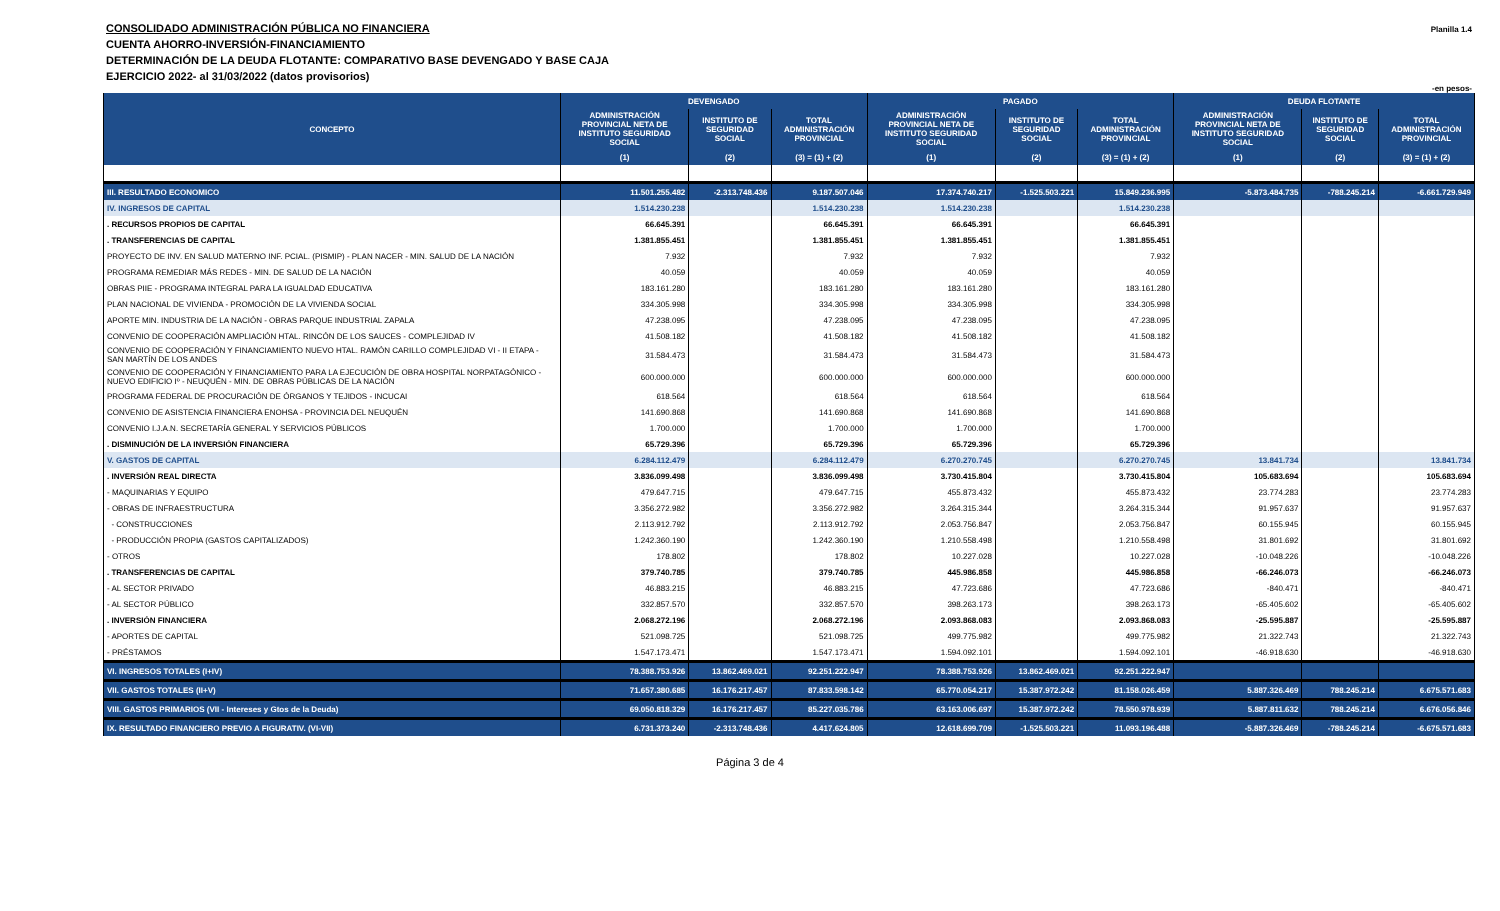CONSOLIDADO ADMINISTRACIÓN PÚBLICA NO FINANCIERA
CUENTA AHORRO-INVERSIÓN-FINANCIAMIENTO
DETERMINACIÓN DE LA DEUDA FLOTANTE: COMPARATIVO BASE DEVENGADO Y BASE CAJA
EJERCICIO 2022- al 31/03/2022 (datos provisorios)
Planilla 1.4
-en pesos-
| CONCEPTO | DEVENGADO | | | PAGADO | | | DEUDA FLOTANTE | | |
| --- | --- | --- | --- | --- | --- | --- | --- | --- | --- |
| | ADMINISTRACIÓN PROVINCIAL NETA DE INSTITUTO SEGURIDAD SOCIAL | INSTITUTO DE SEGURIDAD SOCIAL | TOTAL ADMINISTRACIÓN PROVINCIAL | ADMINISTRACIÓN PROVINCIAL NETA DE INSTITUTO SEGURIDAD SOCIAL | INSTITUTO DE SEGURIDAD SOCIAL | TOTAL ADMINISTRACIÓN PROVINCIAL | ADMINISTRACIÓN PROVINCIAL NETA DE INSTITUTO SEGURIDAD SOCIAL | INSTITUTO DE SEGURIDAD SOCIAL | TOTAL ADMINISTRACIÓN PROVINCIAL |
| | (1) | (2) | (3) = (1) + (2) | (1) | (2) | (3) = (1) + (2) | (1) | (2) | (3) = (1) + (2) |
| III. RESULTADO ECONOMICO | 11.501.255.482 | -2.313.748.436 | 9.187.507.046 | 17.374.740.217 | -1.525.503.221 | 15.849.236.995 | -5.873.484.735 | -788.245.214 | -6.661.729.949 |
| IV. INGRESOS DE CAPITAL | 1.514.230.238 | | 1.514.230.238 | 1.514.230.238 | | 1.514.230.238 | | | |
| . RECURSOS PROPIOS DE CAPITAL | 66.645.391 | | 66.645.391 | 66.645.391 | | 66.645.391 | | | |
| . TRANSFERENCIAS DE CAPITAL | 1.381.855.451 | | 1.381.855.451 | 1.381.855.451 | | 1.381.855.451 | | | |
| PROYECTO DE INV. EN SALUD MATERNO INF. PCIAL. (PISMIP) - PLAN NACER - MIN. SALUD DE LA NACIÓN | 7.932 | | 7.932 | 7.932 | | 7.932 | | | |
| PROGRAMA REMEDIAR MÁS REDES - MIN. DE SALUD DE LA NACIÓN | 40.059 | | 40.059 | 40.059 | | 40.059 | | | |
| OBRAS PIIE - PROGRAMA INTEGRAL PARA LA IGUALDAD EDUCATIVA | 183.161.280 | | 183.161.280 | 183.161.280 | | 183.161.280 | | | |
| PLAN NACIONAL DE VIVIENDA - PROMOCIÓN DE LA VIVIENDA SOCIAL | 334.305.998 | | 334.305.998 | 334.305.998 | | 334.305.998 | | | |
| APORTE MIN. INDUSTRIA DE LA NACIÓN - OBRAS PARQUE INDUSTRIAL ZAPALA | 47.238.095 | | 47.238.095 | 47.238.095 | | 47.238.095 | | | |
| CONVENIO DE COOPERACIÓN AMPLIACIÓN HTAL. RINCÓN DE LOS SAUCES - COMPLEJIDAD IV | 41.508.182 | | 41.508.182 | 41.508.182 | | 41.508.182 | | | |
| CONVENIO DE COOPERACIÓN Y FINANCIAMIENTO NUEVO HTAL. RAMÓN CARILLO COMPLEJIDAD VI - II ETAPA - SAN MARTÍN DE LOS ANDES | 31.584.473 | | 31.584.473 | 31.584.473 | | 31.584.473 | | | |
| CONVENIO DE COOPERACIÓN Y FINANCIAMIENTO PARA LA EJECUCIÓN DE OBRA HOSPITAL NORPATAGÓNICO - NUEVO EDIFICIO Iº - NEUQUÉN - MIN. DE OBRAS PÚBLICAS DE LA NACIÓN | 600.000.000 | | 600.000.000 | 600.000.000 | | 600.000.000 | | | |
| PROGRAMA FEDERAL DE PROCURACIÓN DE ÓRGANOS Y TEJIDOS - INCUCAI | 618.564 | | 618.564 | 618.564 | | 618.564 | | | |
| CONVENIO DE ASISTENCIA FINANCIERA ENOHSA - PROVINCIA DEL NEUQUÉN | 141.690.868 | | 141.690.868 | 141.690.868 | | 141.690.868 | | | |
| CONVENIO I.J.A.N. SECRETARÍA GENERAL Y SERVICIOS PÚBLICOS | 1.700.000 | | 1.700.000 | 1.700.000 | | 1.700.000 | | | |
| . DISMINUCIÓN DE LA INVERSIÓN FINANCIERA | 65.729.396 | | 65.729.396 | 65.729.396 | | 65.729.396 | | | |
| V. GASTOS DE CAPITAL | 6.284.112.479 | | 6.284.112.479 | 6.270.270.745 | | 6.270.270.745 | 13.841.734 | | 13.841.734 |
| . INVERSIÓN REAL DIRECTA | 3.836.099.498 | | 3.836.099.498 | 3.730.415.804 | | 3.730.415.804 | 105.683.694 | | 105.683.694 |
| - MAQUINARIAS Y EQUIPO | 479.647.715 | | 479.647.715 | 455.873.432 | | 455.873.432 | 23.774.283 | | 23.774.283 |
| - OBRAS DE INFRAESTRUCTURA | 3.356.272.982 | | 3.356.272.982 | 3.264.315.344 | | 3.264.315.344 | 91.957.637 | | 91.957.637 |
| - CONSTRUCCIONES | 2.113.912.792 | | 2.113.912.792 | 2.053.756.847 | | 2.053.756.847 | 60.155.945 | | 60.155.945 |
| - PRODUCCIÓN PROPIA (GASTOS CAPITALIZADOS) | 1.242.360.190 | | 1.242.360.190 | 1.210.558.498 | | 1.210.558.498 | 31.801.692 | | 31.801.692 |
| - OTROS | 178.802 | | 178.802 | 10.227.028 | | 10.227.028 | -10.048.226 | | -10.048.226 |
| . TRANSFERENCIAS DE CAPITAL | 379.740.785 | | 379.740.785 | 445.986.858 | | 445.986.858 | -66.246.073 | | -66.246.073 |
| - AL SECTOR PRIVADO | 46.883.215 | | 46.883.215 | 47.723.686 | | 47.723.686 | -840.471 | | -840.471 |
| - AL SECTOR PÚBLICO | 332.857.570 | | 332.857.570 | 398.263.173 | | 398.263.173 | -65.405.602 | | -65.405.602 |
| . INVERSIÓN FINANCIERA | 2.068.272.196 | | 2.068.272.196 | 2.093.868.083 | | 2.093.868.083 | -25.595.887 | | -25.595.887 |
| - APORTES DE CAPITAL | 521.098.725 | | 521.098.725 | 499.775.982 | | 499.775.982 | 21.322.743 | | 21.322.743 |
| - PRÉSTAMOS | 1.547.173.471 | | 1.547.173.471 | 1.594.092.101 | | 1.594.092.101 | -46.918.630 | | -46.918.630 |
| VI. INGRESOS TOTALES (I+IV) | 78.388.753.926 | 13.862.469.021 | 92.251.222.947 | 78.388.753.926 | 13.862.469.021 | 92.251.222.947 | | | |
| VII. GASTOS TOTALES (II+V) | 71.657.380.685 | 16.176.217.457 | 87.833.598.142 | 65.770.054.217 | 15.387.972.242 | 81.158.026.459 | 5.887.326.469 | 788.245.214 | 6.675.571.683 |
| VIII. GASTOS PRIMARIOS (VII - Intereses y Gtos de la Deuda) | 69.050.818.329 | 16.176.217.457 | 85.227.035.786 | 63.163.006.697 | 15.387.972.242 | 78.550.978.939 | 5.887.811.632 | 788.245.214 | 6.676.056.846 |
| IX. RESULTADO FINANCIERO PREVIO A FIGURATIV. (VI-VII) | 6.731.373.240 | -2.313.748.436 | 4.417.624.805 | 12.618.699.709 | -1.525.503.221 | 11.093.196.488 | -5.887.326.469 | -788.245.214 | -6.675.571.683 |
Página 3 de 4